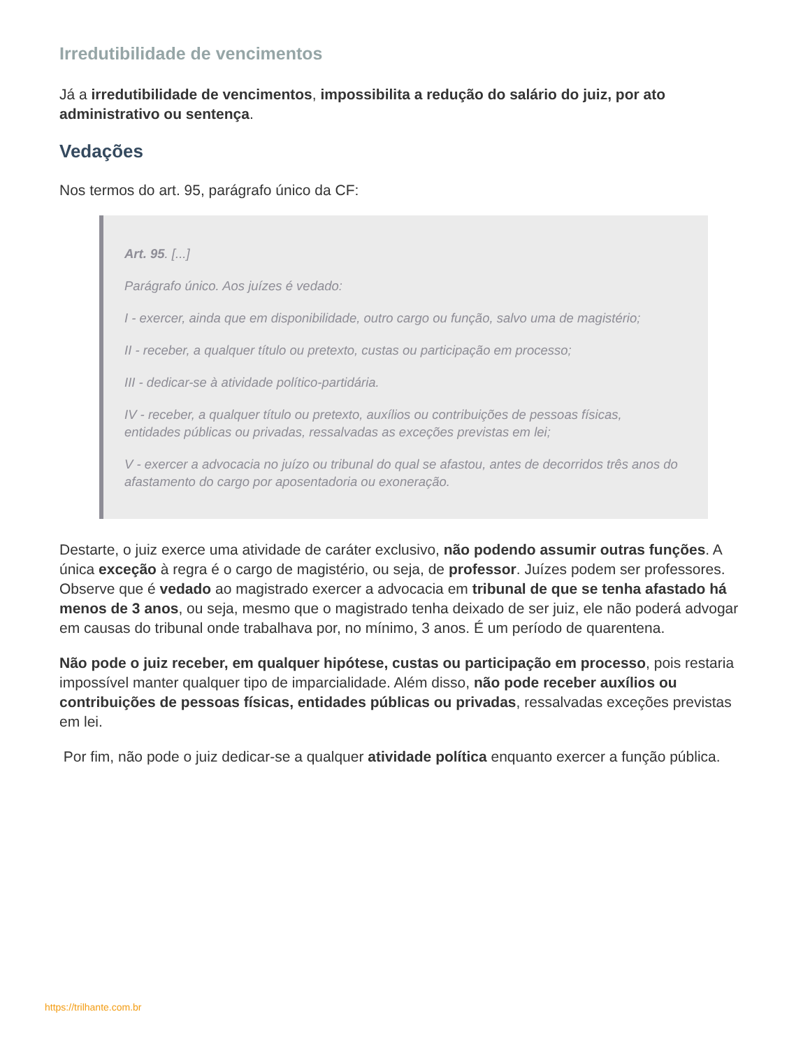Irredutibilidade de vencimentos
Já a irredutibilidade de vencimentos, impossibilita a redução do salário do juiz, por ato administrativo ou sentença.
Vedações
Nos termos do art. 95, parágrafo único da CF:
Art. 95. [...]
Parágrafo único. Aos juízes é vedado:
I - exercer, ainda que em disponibilidade, outro cargo ou função, salvo uma de magistério;
II - receber, a qualquer título ou pretexto, custas ou participação em processo;
III - dedicar-se à atividade político-partidária.
IV - receber, a qualquer título ou pretexto, auxílios ou contribuições de pessoas físicas, entidades públicas ou privadas, ressalvadas as exceções previstas em lei;
V - exercer a advocacia no juízo ou tribunal do qual se afastou, antes de decorridos três anos do afastamento do cargo por aposentadoria ou exoneração.
Destarte, o juiz exerce uma atividade de caráter exclusivo, não podendo assumir outras funções. A única exceção à regra é o cargo de magistério, ou seja, de professor. Juízes podem ser professores. Observe que é vedado ao magistrado exercer a advocacia em tribunal de que se tenha afastado há menos de 3 anos, ou seja, mesmo que o magistrado tenha deixado de ser juiz, ele não poderá advogar em causas do tribunal onde trabalhava por, no mínimo, 3 anos. É um período de quarentena.
Não pode o juiz receber, em qualquer hipótese, custas ou participação em processo, pois restaria impossível manter qualquer tipo de imparcialidade. Além disso, não pode receber auxílios ou contribuições de pessoas físicas, entidades públicas ou privadas, ressalvadas exceções previstas em lei.
Por fim, não pode o juiz dedicar-se a qualquer atividade política enquanto exercer a função pública.
https://trilhante.com.br